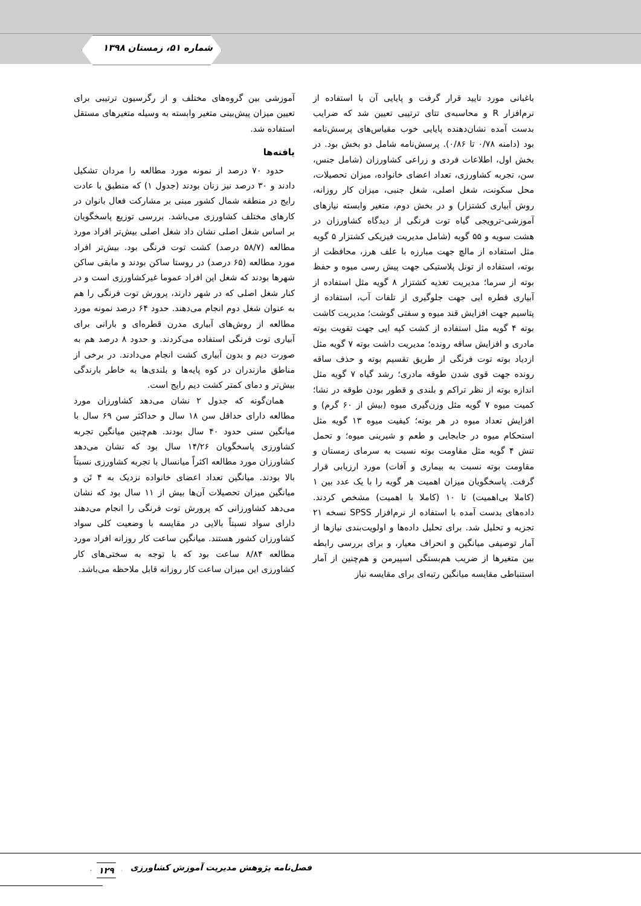شماره ۵۱، زمستان ۱۳۹۸
باغبانی مورد تایید قرار گرفت و پایایی آن با استفاده از نرم‌افزار R و محاسبه‌ی تتای ترتیبی تعیین شد که ضرایب بدست آمده نشان‌دهنده پایایی خوب مقیاس‌های پرسش‌نامه بود (دامنه ۰/۷۸ تا ۰/۸۶). پرسش‌نامه شامل دو بخش بود. در بخش اول، اطلاعات فردی و زراعی کشاورزان (شامل جنس، سن، تجربه کشاورزی، تعداد اعضای خانواده، میزان تحصیلات، محل سکونت، شغل اصلی، شغل جنبی، میزان کار روزانه، روش آبیاری کشتزار) و در بخش دوم، متغیر وابسته نیازهای آموزشی-ترویجی گیاه توت فرنگی از دیدگاه کشاورزان در هشت سویه و ۵۵ گویه (شامل مدیریت فیزیکی کشتزار ۵ گویه مثل استفاده از مالچ جهت مبارزه با علف هرز، محافظت از بوته، استفاده از تونل پلاستیکی جهت پیش رسی میوه و حفظ بوته از سرما؛ مدیریت تغذیه کشتزار ۸ گویه مثل استفاده از آبیاری قطره ایی جهت جلوگیری از تلفات آب، استفاده از پتاسیم جهت افزایش قند میوه و سفتی گوشت؛ مدیریت کاشت بوته ۴ گویه مثل استفاده از کشت کپه ایی جهت تقویت بوته مادری و افزایش ساقه رونده؛ مدیریت داشت بوته ۷ گویه مثل ازدیاد بوته توت فرنگی از طریق تقسیم بوته و حذف ساقه رونده جهت قوی شدن طوقه مادری؛ رشد گیاه ۷ گویه مثل اندازه بوته از نظر تراکم و بلندی و قطور بودن طوقه در نشا؛ کمیت میوه ۷ گویه مثل وزن‌گیری میوه (بیش از ۶۰ گرم) و افزایش تعداد میوه در هر بوته؛ کیفیت میوه ۱۳ گویه مثل استحکام میوه در جابجایی و طعم و شیرینی میوه؛ و تحمل تنش ۴ گویه مثل مقاومت بوته نسبت به سرمای زمستان و مقاومت بوته نسبت به بیماری و آفات) مورد ارزیابی قرار گرفت. پاسخگویان میزان اهمیت هر گویه را با یک عدد بین ۱ (کاملا بی‌اهمیت) تا ۱۰ (کاملا با اهمیت) مشخص کردند. داده‌های بدست آمده با استفاده از نرم‌افزار SPSS نسخه ۲۱ تجزیه و تحلیل شد. برای تحلیل داده‌ها و اولویت‌بندی نیازها از آمار توصیفی میانگین و انحراف معیار، و برای بررسی رابطه بین متغیرها از ضریب هم‌بستگی اسپیرمن و هم‌چنین از آمار استنباطی مقایسه میانگین رتبه‌ای برای مقایسه نیاز
آموزشی بین گروه‌های مختلف و از رگرسیون ترتیبی برای تعیین میزان پیش‌بینی متغیر وابسته به وسیله متغیرهای مستقل استفاده شد.
یافته‌ها
حدود ۷۰ درصد از نمونه مورد مطالعه را مردان تشکیل دادند و ۳۰ درصد نیز زنان بودند (جدول ۱) که منطبق با عادت رایج در منطقه شمال کشور مبنی بر مشارکت فعال بانوان در کارهای مختلف کشاورزی می‌باشد. بررسی توزیع پاسخگویان بر اساس شغل اصلی نشان داد شغل اصلی بیش‌تر افراد مورد مطالعه (۵۸/۷ درصد) کشت توت فرنگی بود. بیش‌تر افراد مورد مطالعه (۶۵ درصد) در روستا ساکن بودند و مابقی ساکن شهرها بودند که شغل این افراد عموما غیرکشاورزی است و در کنار شغل اصلی که در شهر دارند، پرورش توت فرنگی را هم به عنوان شغل دوم انجام می‌دهند. حدود ۶۴ درصد نمونه مورد مطالعه از روش‌های آبیاری مدرن قطره‌ای و بارانی برای آبیاری توت فرنگی استفاده می‌کردند. و حدود ۸ درصد هم به صورت دیم و بدون آبیاری کشت انجام می‌دادند. در برخی از مناطق مازندران در کوه پایه‌ها و بلندی‌ها به خاطر بارندگی بیش‌تر و دمای کمتر کشت دیم رایج است.
همان‌گونه که جدول ۲ نشان می‌دهد کشاورزان مورد مطالعه دارای حداقل سن ۱۸ سال و حداکثر سن ۶۹ سال با میانگین سنی حدود ۴۰ سال بودند. هم‌چنین میانگین تجربه کشاورزی پاسخگویان ۱۴/۲۶ سال بود که نشان می‌دهد کشاورزان مورد مطالعه اکثراً میانسال با تجربه کشاورزی نسبتاً بالا بودند. میانگین تعداد اعضای خانواده نزدیک به ۴ تَن و میانگین میزان تحصیلات آن‌ها بیش از ۱۱ سال بود که نشان می‌دهد کشاورزانی که پرورش توت فرنگی را انجام می‌دهند دارای سواد نسبتاً بالایی در مقایسه با وضعیت کلی سواد کشاورزان کشور هستند. میانگین ساعت کار روزانه افراد مورد مطالعه ۸/۸۴ ساعت بود که با توجه به سختی‌های کار کشاورزی این میزان ساعت کار روزانه قابل ملاحظه می‌باشد.
فصل‌نامه پژوهش مدیریت آموزش کشاورزی ۱۲۹